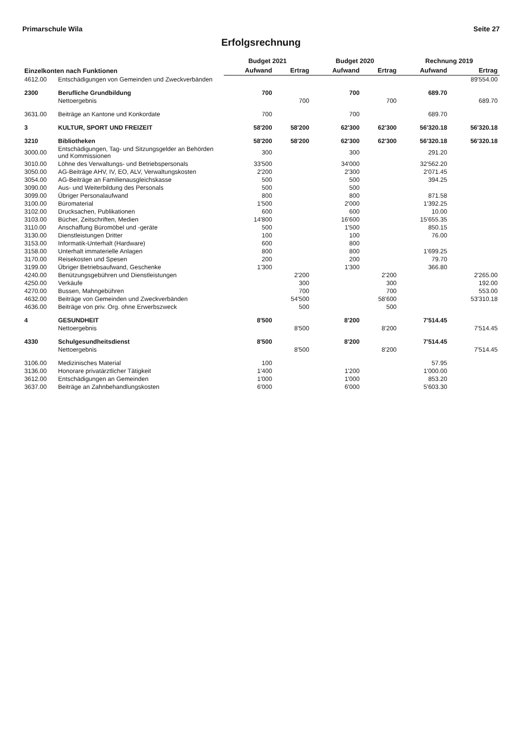Primarschule Wila Seite 27
Erfolgsrechnung
| Einzelkonten nach Funktionen | | Budget 2021 | | Budget 2020 | | Rechnung 2019 | |
| --- | --- | --- | --- | --- | --- | --- | --- |
| | | Aufwand | Ertrag | Aufwand | Ertrag | Aufwand | Ertrag |
| 4612.00 | Entschädigungen von Gemeinden und Zweckverbänden | | | | | | 89'554.00 |
| 2300 | Berufliche Grundbildung | 700 | | 700 | | 689.70 | |
| | Nettoergebnis | | 700 | | 700 | | 689.70 |
| 3631.00 | Beiträge an Kantone und Konkordate | 700 | | 700 | | 689.70 | |
| 3 | KULTUR, SPORT UND FREIZEIT | 58'200 | 58'200 | 62'300 | 62'300 | 56'320.18 | 56'320.18 |
| 3210 | Bibliotheken | 58'200 | 58'200 | 62'300 | 62'300 | 56'320.18 | 56'320.18 |
| 3000.00 | Entschädigungen, Tag- und Sitzungsgelder an Behörden und Kommissionen | 300 | | 300 | | 291.20 | |
| 3010.00 | Löhne des Verwaltungs- und Betriebspersonals | 33'500 | | 34'000 | | 32'562.20 | |
| 3050.00 | AG-Beiträge AHV, IV, EO, ALV, Verwaltungskosten | 2'200 | | 2'300 | | 2'071.45 | |
| 3054.00 | AG-Beiträge an Familienausgleichskasse | 500 | | 500 | | 394.25 | |
| 3090.00 | Aus- und Weiterbildung des Personals | 500 | | 500 | | | |
| 3099.00 | Übriger Personalaufwand | 800 | | 800 | | 871.58 | |
| 3100.00 | Büromaterial | 1'500 | | 2'000 | | 1'392.25 | |
| 3102.00 | Drucksachen, Publikationen | 600 | | 600 | | 10.00 | |
| 3103.00 | Bücher, Zeitschriften, Medien | 14'800 | | 16'600 | | 15'655.35 | |
| 3110.00 | Anschaffung Büromöbel und -geräte | 500 | | 1'500 | | 850.15 | |
| 3130.00 | Dienstleistungen Dritter | 100 | | 100 | | 76.00 | |
| 3153.00 | Informatik-Unterhalt (Hardware) | 600 | | 800 | | | |
| 3158.00 | Unterhalt immaterielle Anlagen | 800 | | 800 | | 1'699.25 | |
| 3170.00 | Reisekosten und Spesen | 200 | | 200 | | 79.70 | |
| 3199.00 | Übriger Betriebsaufwand, Geschenke | 1'300 | | 1'300 | | 366.80 | |
| 4240.00 | Benützungsgebühren und Dienstleistungen | | 2'200 | | 2'200 | | 2'265.00 |
| 4250.00 | Verkäufe | | 300 | | 300 | | 192.00 |
| 4270.00 | Bussen, Mahngebühren | | 700 | | 700 | | 553.00 |
| 4632.00 | Beiträge von Gemeinden und Zweckverbänden | | 54'500 | | 58'600 | | 53'310.18 |
| 4636.00 | Beiträge von priv. Org. ohne Erwerbszweck | | 500 | | 500 | | |
| 4 | GESUNDHEIT | 8'500 | | 8'200 | | 7'514.45 | |
| | Nettoergebnis | | 8'500 | | 8'200 | | 7'514.45 |
| 4330 | Schulgesundheitsdienst | 8'500 | | 8'200 | | 7'514.45 | |
| | Nettoergebnis | | 8'500 | | 8'200 | | 7'514.45 |
| 3106.00 | Medizinisches Material | 100 | | | | 57.95 | |
| 3136.00 | Honorare privatärztlicher Tätigkeit | 1'400 | | 1'200 | | 1'000.00 | |
| 3612.00 | Entschädigungen an Gemeinden | 1'000 | | 1'000 | | 853.20 | |
| 3637.00 | Beiträge an Zahnbehandlungskosten | 6'000 | | 6'000 | | 5'603.30 | |